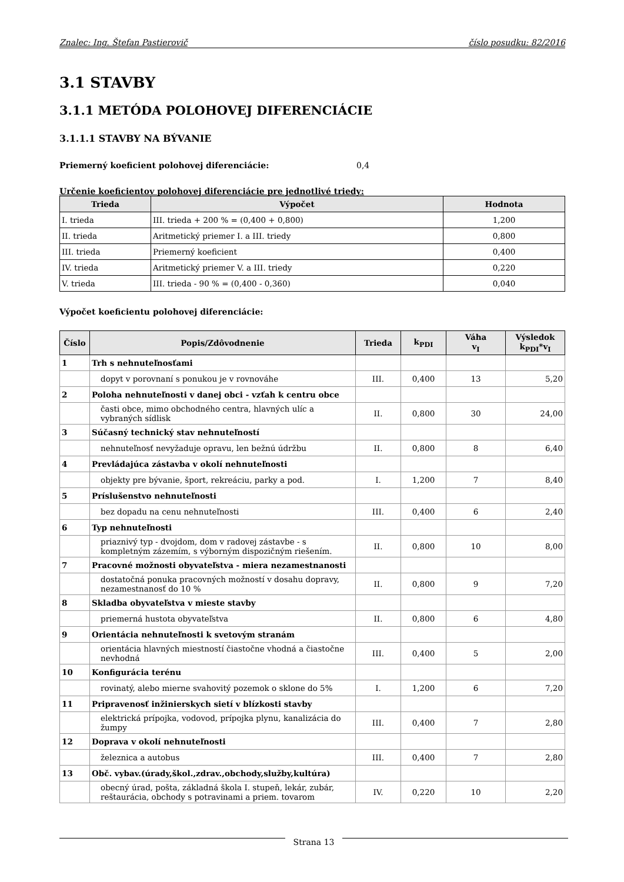Znalec: Ing. Štefan Pastierovič číslo posudku: 82/2016
3.1 STAVBY
3.1.1 METÓDA POLOHOVEJ DIFERENCIÁCIE
3.1.1.1 STAVBY NA BÝVANIE
Priemerný koeficient polohovej diferenciácie: 0,4
Určenie koeficientov polohovej diferenciácie pre jednotlivé triedy:
| Trieda | Výpočet | Hodnota |
| --- | --- | --- |
| I. trieda | III. trieda + 200 % = (0,400 + 0,800) | 1,200 |
| II. trieda | Aritmetický priemer I. a III. triedy | 0,800 |
| III. trieda | Priemerný koeficient | 0,400 |
| IV. trieda | Aritmetický priemer V. a III. triedy | 0,220 |
| V. trieda | III. trieda - 90 % = (0,400 - 0,360) | 0,040 |
Výpočet koeficientu polohovej diferenciácie:
| Číslo | Popis/Zdôvodnenie | Trieda | k<sub>PDI</sub> | Váha v<sub>I</sub> | Výsledok k<sub>PDI</sub>*v<sub>I</sub> |
| --- | --- | --- | --- | --- | --- |
| 1 | Trh s nehnuteľnosťami | | | | |
| | dopyt v porovnaní s ponukou je v rovnováhe | III. | 0,400 | 13 | 5,20 |
| 2 | Poloha nehnuteľnosti v danej obci - vzťah k centru obce | | | | |
| | časti obce, mimo obchodného centra, hlavných ulíc a vybraných sídlisk | II. | 0,800 | 30 | 24,00 |
| 3 | Súčasný technický stav nehnuteľností | | | | |
| | nehnuteľnosť nevyžaduje opravu, len bežnú údržbu | II. | 0,800 | 8 | 6,40 |
| 4 | Prevládajúca zástavba v okolí nehnuteľnosti | | | | |
| | objekty pre bývanie, šport, rekreáciu, parky a pod. | I. | 1,200 | 7 | 8,40 |
| 5 | Príslušenstvo nehnuteľnosti | | | | |
| | bez dopadu na cenu nehnuteľnosti | III. | 0,400 | 6 | 2,40 |
| 6 | Typ nehnuteľnosti | | | | |
| | priaznivý typ - dvojdom, dom v radovej zástavbe - s kompletným zázemím, s výborným dispozičným riešením. | II. | 0,800 | 10 | 8,00 |
| 7 | Pracovné možnosti obyvateľstva - miera nezamestnanosti | | | | |
| | dostatočná ponuka pracovných možností v dosahu dopravy, nezamestnanosť do 10 % | II. | 0,800 | 9 | 7,20 |
| 8 | Skladba obyvateľstva v mieste stavby | | | | |
| | priemerná hustota obyvateľstva | II. | 0,800 | 6 | 4,80 |
| 9 | Orientácia nehnuteľnosti k svetovým stranám | | | | |
| | orientácia hlavných miestností čiastočne vhodná a čiastočne nevhodná | III. | 0,400 | 5 | 2,00 |
| 10 | Konfigurácia terénu | | | | |
| | rovinatý, alebo mierne svahovitý pozemok o sklone do 5% | I. | 1,200 | 6 | 7,20 |
| 11 | Pripravenosť inžinierskych sietí v blízkosti stavby | | | | |
| | elektrická prípojka, vodovod, prípojka plynu, kanalizácia do žumpy | III. | 0,400 | 7 | 2,80 |
| 12 | Doprava v okolí nehnuteľnosti | | | | |
| | železnica a autobus | III. | 0,400 | 7 | 2,80 |
| 13 | Obč. vybav.(úrady,škol.,zdrav.,obchody,služby,kultúra) | | | | |
| | obecný úrad, pošta, základná škola I. stupeň, lekár, zubár, reštaurácia, obchody s potravinami a priem. tovarom | IV. | 0,220 | 10 | 2,20 |
Strana 13